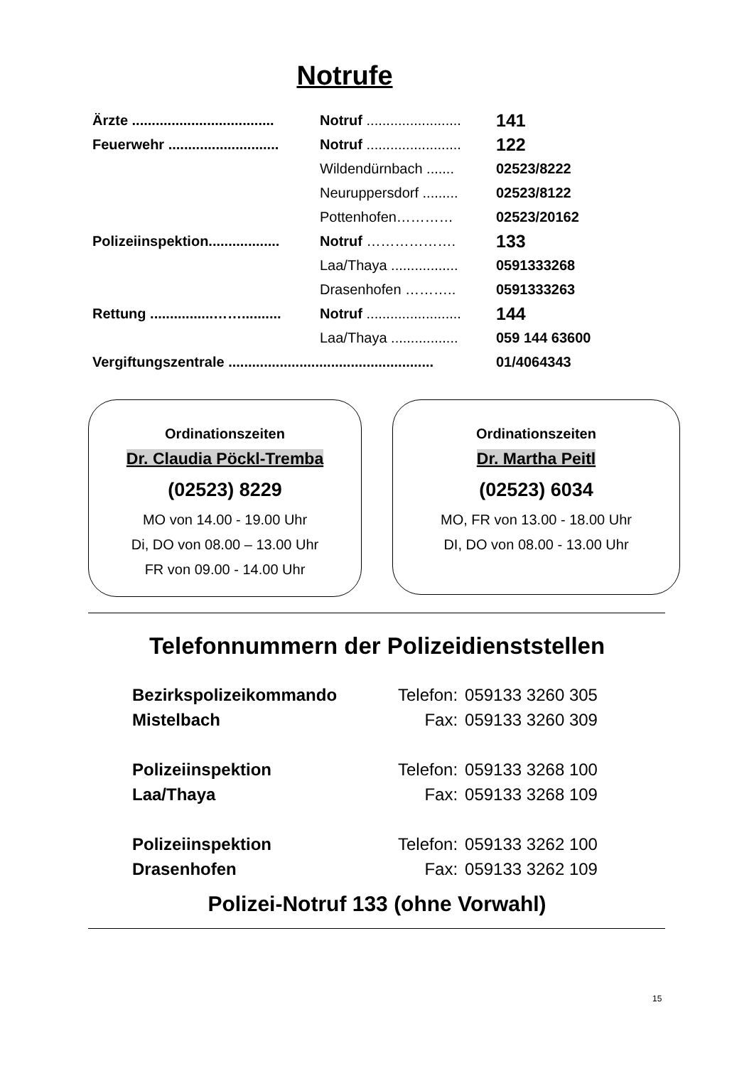Notrufe
| Ärzte .................................... | Notruf ........................ | 141 |
| Feuerwehr ............................ | Notruf ........................ | 122 |
| | Wildendürnbach ....... | 02523/8222 |
| | Neuruppersdorf ......... | 02523/8122 |
| | Pottenhofen………… | 02523/20162 |
| Polizeiinspektion.................. | Notruf ………………. | 133 |
| | Laa/Thaya ................. | 0591333268 |
| | Drasenhofen ……….. | 0591333263 |
| Rettung ................…….......... | Notruf ........................ | 144 |
| | Laa/Thaya ................. | 059 144 63600 |
| Vergiftungszentrale .................................................... | | 01/4064343 |
Ordinationszeiten
Dr. Claudia Pöckl-Tremba
(02523) 8229
MO von 14.00 - 19.00 Uhr
Di, DO von 08.00 – 13.00 Uhr
FR von 09.00 - 14.00 Uhr
Ordinationszeiten
Dr. Martha Peitl
(02523) 6034
MO, FR von 13.00 - 18.00 Uhr
DI, DO von 08.00 - 13.00 Uhr
Telefonnummern der Polizeidienststellen
| Bezirkspolizeikommando | Telefon: | 059133 3260 305 |
| Mistelbach | Fax: | 059133 3260 309 |
| Polizeiinspektion | Telefon: | 059133 3268 100 |
| Laa/Thaya | Fax: | 059133 3268 109 |
| Polizeiinspektion | Telefon: | 059133 3262 100 |
| Drasenhofen | Fax: | 059133 3262 109 |
Polizei-Notruf 133 (ohne Vorwahl)
15